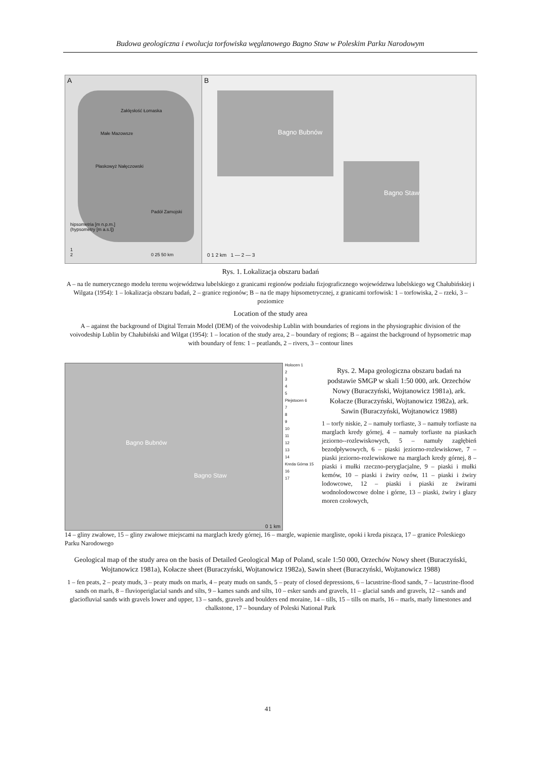Budowa geologiczna i ewolucja torfowiska węglanowego Bagno Staw w Poleskim Parku Narodowym
A
Zaklęsłość Łomaska
Małe Mazowsze
Płaskowyż Nałęczowski
Padół Zamojski
hipsometria [m n.p.m.]
(hypsometry [m a.s.l])
1
2
0 25 50 km
B
Bagno Bubnów
Bagno Staw
0 1 2 km 1 — 2 — 3
Rys. 1. Lokalizacja obszaru badań
A – na tle numerycznego modelu terenu województwa lubelskiego z granicami regionów podziału fizjograficznego województwa lubelskiego wg Chałubińskiej i Wilgata (1954): 1 – lokalizacja obszaru badań, 2 – granice regionów; B – na tle mapy hipsometrycznej, z granicami torfowisk: 1 – torfowiska, 2 – rzeki, 3 – poziomice
Location of the study area
A – against the background of Digital Terrain Model (DEM) of the voivodeship Lublin with boundaries of regions in the physiographic division of the voivodeship Lublin by Chałubiński and Wilgat (1954): 1 – location of the study area, 2 – boundary of regions; B – against the background of hypsometric map with boundary of fens: 1 – peatlands, 2 – rivers, 3 – contour lines
Bagno Bubnów
Bagno Staw
0 1 km
Holocen 1
2
3
4
5
Plejstocen 6
7
8
9
10
11
12
13
14
Kreda Górna 15
16
17
Rys. 2. Mapa geologiczna obszaru badań na podstawie SMGP w skali 1:50 000, ark. Orzechów Nowy (Buraczyński, Wojtanowicz 1981a), ark. Kołacze (Buraczyński, Wojtanowicz 1982a), ark. Sawin (Buraczyński, Wojtanowicz 1988)
1 – torfy niskie, 2 – namuły torfiaste, 3 – namuły torfiaste na marglach kredy górnej, 4 – namuły torfiaste na piaskach jeziorno--rozlewiskowych, 5 – namuły zagłębień bezodpływowych, 6 – piaski jeziorno-rozlewiskowe, 7 – piaski jeziorno-rozlewiskowe na marglach kredy górnej, 8 – piaski i mułki rzeczno-peryglacjalne, 9 – piaski i mułki kemów, 10 – piaski i żwiry ozów, 11 – piaski i żwiry lodowcowe, 12 – piaski i piaski ze żwirami wodnolodowcowe dolne i górne, 13 – piaski, żwiry i głazy moren czołowych,
14 – gliny zwałowe, 15 – gliny zwałowe miejscami na marglach kredy górnej, 16 – margle, wapienie margliste, opoki i kreda pisząca, 17 – granice Poleskiego Parku Narodowego
Geological map of the study area on the basis of Detailed Geological Map of Poland, scale 1:50 000, Orzechów Nowy sheet (Buraczyński, Wojtanowicz 1981a), Kołacze sheet (Buraczyński, Wojtanowicz 1982a), Sawin sheet (Buraczyński, Wojtanowicz 1988)
1 – fen peats, 2 – peaty muds, 3 – peaty muds on marls, 4 – peaty muds on sands, 5 – peaty of closed depressions, 6 – lacustrine-flood sands, 7 – lacustrine-flood sands on marls, 8 – fluvioperiglacial sands and silts, 9 – kames sands and silts, 10 – esker sands and gravels, 11 – glacial sands and gravels, 12 – sands and glaciofluvial sands with gravels lower and upper, 13 – sands, gravels and boulders end moraine, 14 – tills, 15 – tills on marls, 16 – marls, marly limestones and chalkstone, 17 – boundary of Poleski National Park
41